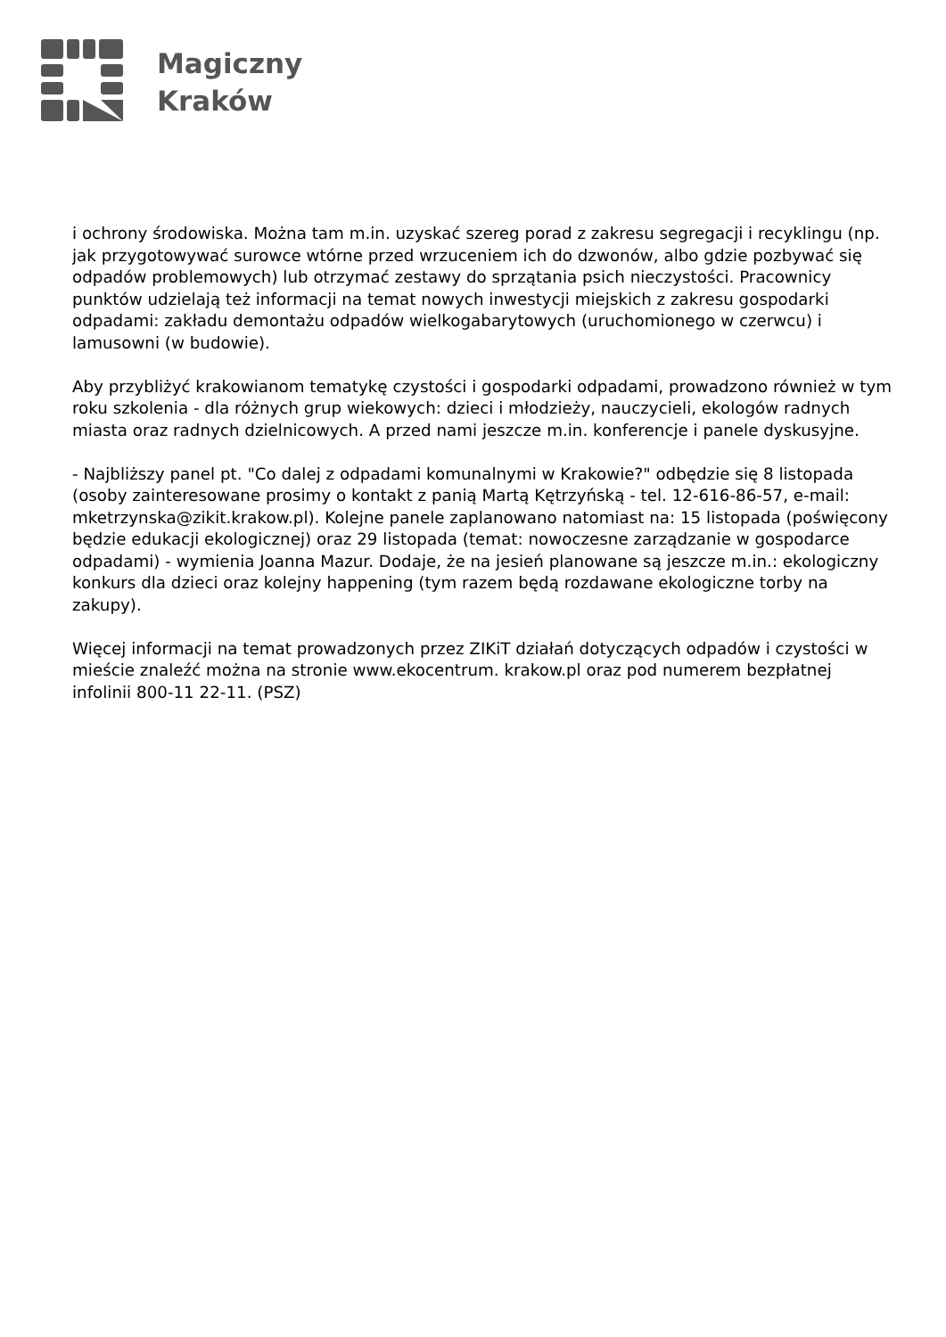Magiczny
Kraków
i ochrony środowiska. Można tam m.in. uzyskać szereg porad z zakresu segregacji i recyklingu (np. jak przygotowywać surowce wtórne przed wrzuceniem ich do dzwonów, albo gdzie pozbywać się odpadów problemowych) lub otrzymać zestawy do sprzątania psich nieczystości. Pracownicy punktów udzielają też informacji na temat nowych inwestycji miejskich z zakresu gospodarki odpadami: zakładu demontażu odpadów wielkogabarytowych (uruchomionego w czerwcu) i lamusowni (w budowie).
Aby przybliżyć krakowianom tematykę czystości i gospodarki odpadami, prowadzono również w tym roku szkolenia - dla różnych grup wiekowych: dzieci i młodzieży, nauczycieli, ekologów radnych miasta oraz radnych dzielnicowych. A przed nami jeszcze m.in. konferencje i panele dyskusyjne.
- Najbliższy panel pt. "Co dalej z odpadami komunalnymi w Krakowie?" odbędzie się 8 listopada (osoby zainteresowane prosimy o kontakt z panią Martą Kętrzyńską - tel. 12-616-86-57, e-mail: mketrzynska@zikit.krakow.pl). Kolejne panele zaplanowano natomiast na: 15 listopada (poświęcony będzie edukacji ekologicznej) oraz 29 listopada (temat: nowoczesne zarządzanie w gospodarce odpadami) - wymienia Joanna Mazur. Dodaje, że na jesień planowane są jeszcze m.in.: ekologiczny konkurs dla dzieci oraz kolejny happening (tym razem będą rozdawane ekologiczne torby na zakupy).
Więcej informacji na temat prowadzonych przez ZIKiT działań dotyczących odpadów i czystości w mieście znaleźć można na stronie www.ekocentrum. krakow.pl oraz pod numerem bezpłatnej infolinii 800-11 22-11. (PSZ)